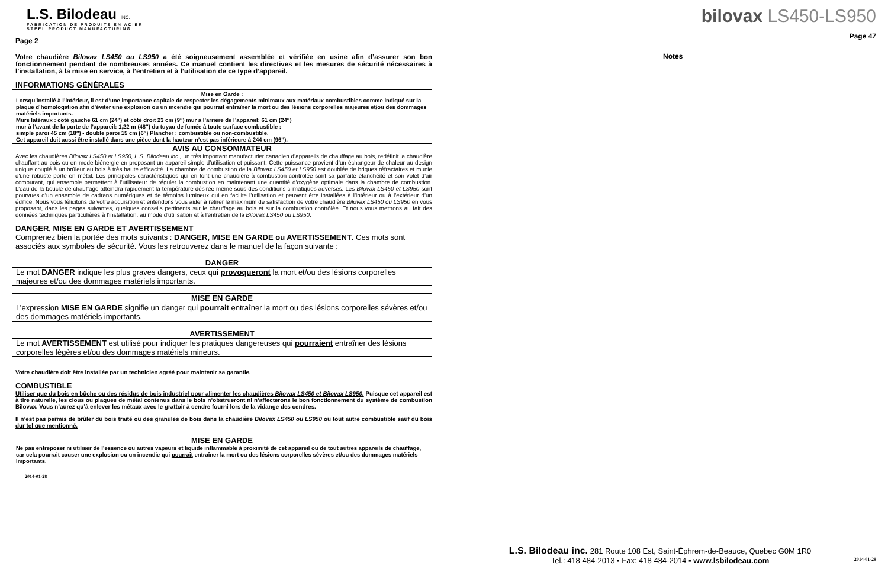L.S. Bilodeau INC.
FABRICATION DE PRODUITS EN ACIER
STEEL PRODUCT MANUFACTURING
Page 2
Votre chaudière Bilovax LS450 ou LS950 a été soigneusement assemblée et vérifiée en usine afin d’assurer son bon fonctionnement pendant de nombreuses années. Ce manuel contient les directives et les mesures de sécurité nécessaires à l’installation, à la mise en service, à l’entretien et à l’utilisation de ce type d’appareil.
INFORMATIONS GÉNÉRALES
Mise en Garde :
Lorsqu’installé à l’intérieur, il est d’une importance capitale de respecter les dégagements minimaux aux matériaux combustibles comme indiqué sur la plaque d’homologation afin d’éviter une explosion ou un incendie qui pourrait entraîner la mort ou des lésions corporelles majeures et/ou des dommages matériels importants.
Murs latéraux : côté gauche 61 cm (24") et côté droit 23 cm (9″) mur à l’arrière de l’appareil: 61 cm (24″)
mur à l’avant de la porte de l’appareil: 1,22 m (48″) du tuyau de fumée à toute surface combustible :
simple paroi 45 cm (18″) - double paroi 15 cm (6″) Plancher : combustible ou non-combustible.
Cet appareil doit aussi être installé dans une pièce dont la hauteur n’est pas inférieure à 244 cm (96’’).
AVIS AU CONSOMMATEUR
Avec les chaudières Bilovax LS450 et LS950, L.S. Bilodeau inc., un très important manufacturier canadien d’appareils de chauffage au bois, redéfinit la chaudière chauffant au bois ou en mode biénergie en proposant un appareil simple d’utilisation et puissant. Cette puissance provient d’un échangeur de chaleur au design unique couplé à un brûleur au bois à très haute efficacité. La chambre de combustion de la Bilovax LS450 et LS950 est doublée de briques réfractaires et munie d'une robuste porte en métal. Les principales caractéristiques qui en font une chaudière à combustion contrôlée sont sa parfaite étanchéité et son volet d’air comburant, qui ensemble permettent à l'utilisateur de réguler la combustion en maintenant une quantité d'oxygène optimale dans la chambre de combustion. L’eau de la boucle de chauffage atteindra rapidement la température désirée même sous des conditions climatiques adverses. Les Bilovax LS450 et LS950 sont pourvues d’un ensemble de cadrans numériques et de témoins lumineux qui en facilite l’utilisation et peuvent être installées à l’intérieur ou à l’extérieur d’un édifice. Nous vous félicitons de votre acquisition et entendons vous aider à retirer le maximum de satisfaction de votre chaudière Bilovax LS450 ou LS950 en vous proposant, dans les pages suivantes, quelques conseils pertinents sur le chauffage au bois et sur la combustion contrôlée. Et nous vous mettrons au fait des données techniques particulières à l'installation, au mode d'utilisation et à l'entretien de la Bilovax LS450 ou LS950.
DANGER, MISE EN GARDE ET AVERTISSEMENT
Comprenez bien la portée des mots suivants : DANGER, MISE EN GARDE ou AVERTISSEMENT. Ces mots sont associés aux symboles de sécurité. Vous les retrouverez dans le manuel de la façon suivante :
DANGER
Le mot DANGER indique les plus graves dangers, ceux qui provoqueront la mort et/ou des lésions corporelles majeures et/ou des dommages matériels importants.
MISE EN GARDE
L’expression MISE EN GARDE signifie un danger qui pourrait entraîner la mort ou des lésions corporelles sévères et/ou des dommages matériels importants.
AVERTISSEMENT
Le mot AVERTISSEMENT est utilisé pour indiquer les pratiques dangereuses qui pourraient entraîner des lésions corporelles légères et/ou des dommages matériels mineurs.
Votre chaudière doit être installée par un technicien agréé pour maintenir sa garantie.
COMBUSTIBLE
Utiliser que du bois en bûche ou des résidus de bois industriel pour alimenter les chaudières Bilovax LS450 et Bilovax LS950. Puisque cet appareil est à tire naturelle, les clous ou plaques de métal contenus dans le bois n’obstrueront ni n’affecterons le bon fonctionnement du système de combustion Bilovax. Vous n’aurez qu’à enlever les métaux avec le grattoir à cendre fourni lors de la vidange des cendres.
Il n’est pas permis de brûler du bois traité ou des granules de bois dans la chaudière Bilovax LS450 ou LS950 ou tout autre combustible sauf du bois dur tel que mentionné.
MISE EN GARDE
Ne pas entreposer ni utiliser de l’essence ou autres vapeurs et liquide inflammable à proximité de cet appareil ou de tout autres appareils de chauffage, car cela pourrait causer une explosion ou un incendie qui pourrait entraîner la mort ou des lésions corporelles sévères et/ou des dommages matériels importants.
2014-01-28
bilovax LS450-LS950
Page 47
Notes
L.S. Bilodeau inc. 281 Route 108 Est, Saint-Éphrem-de-Beauce, Quebec G0M 1R0
Tel.: 418 484-2013 ▪ Fax: 418 484-2014 ▪ www.lsbilodeau.com
2014-01-28